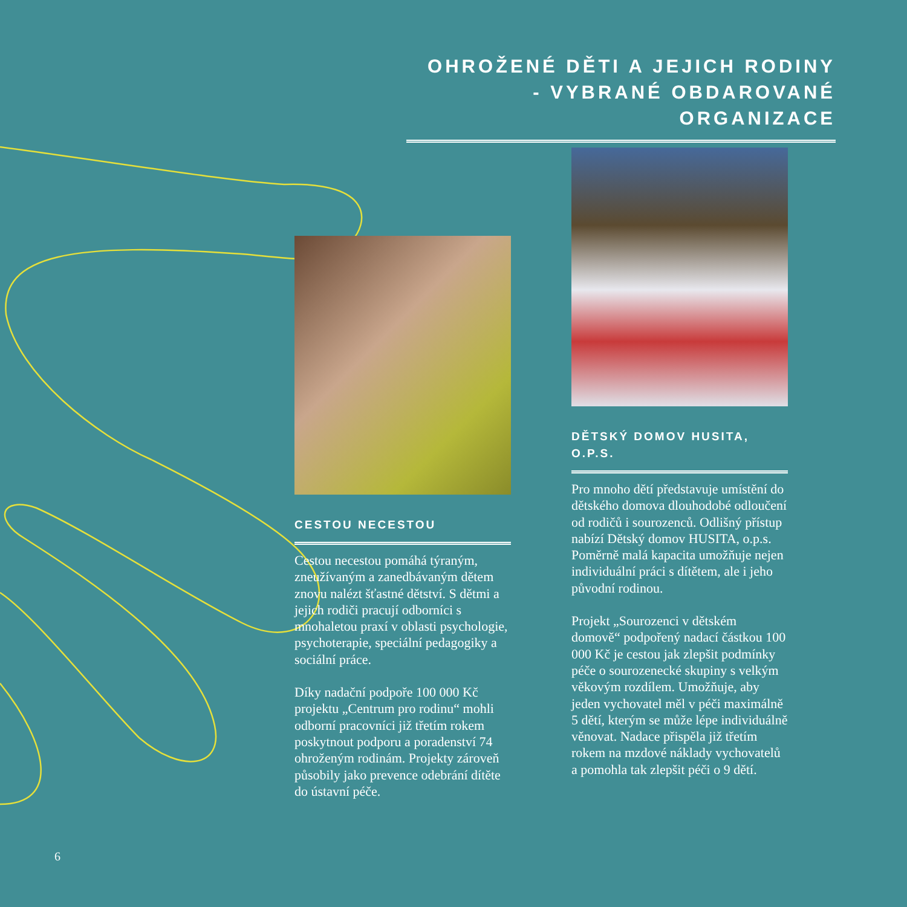OHROŽENÉ DĚTI A JEJICH RODINY
- VYBRANÉ OBDAROVANÉ ORGANIZACE
CESTOU NECESTOU
Cestou necestou pomáhá týraným, zneužívaným a zanedbávaným dětem znovu nalézt šťastné dětství. S dětmi a jejich rodiči pracují odborníci s mnohaletou praxí v oblasti psychologie, psychoterapie, speciální pedagogiky a sociální práce.
Díky nadační podpoře 100 000 Kč projektu „Centrum pro rodinu“ mohli odborní pracovníci již třetím rokem poskytnout podporu a poradenství 74 ohroženým rodinám. Projekty zároveň působily jako prevence odebrání dítěte do ústavní péče.
DĚTSKÝ DOMOV HUSITA,
O.P.S.
Pro mnoho dětí představuje umístění do dětského domova dlouhodobé odloučení od rodičů i sourozenců. Odlišný přístup nabízí Dětský domov HUSITA, o.p.s. Poměrně malá kapacita umožňuje nejen individuální práci s dítětem, ale i jeho původní rodinou.
Projekt „Sourozenci v dětském domově“ podpořený nadací částkou 100 000 Kč je cestou jak zlepšit podmínky péče o sourozenecké skupiny s velkým věkovým rozdílem. Umožňuje, aby jeden vychovatel měl v péči maximálně 5 dětí, kterým se může lépe individuálně věnovat. Nadace přispěla již třetím rokem na mzdové náklady vychovatelů a pomohla tak zlepšit péči o 9 dětí.
6